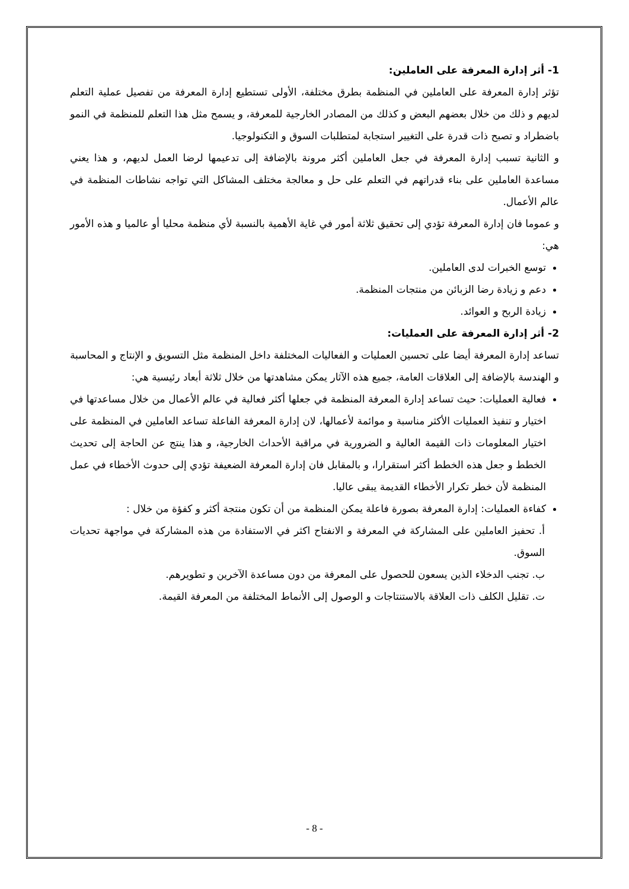1- أثر إدارة المعرفة على العاملين:
تؤثر إدارة المعرفة على العاملين في المنظمة بطرق مختلفة، الأولى تستطيع إدارة المعرفة من تفصيل عملية التعلم لديهم و ذلك من خلال بعضهم البعض و كذلك من المصادر الخارجية للمعرفة، و يسمح مثل هذا التعلم للمنظمة في النمو باضطراد و تصبح ذات قدرة على التغيير استجابة لمتطلبات السوق و التكنولوجيا.
و الثانية تسبب إدارة المعرفة في جعل العاملين أكثر مرونة بالإضافة إلى تدعيمها لرضا العمل لديهم، و هذا يعني مساعدة العاملين على بناء قدراتهم في التعلم على حل و معالجة مختلف المشاكل التي تواجه نشاطات المنظمة في عالم الأعمال.
و عموما فان إدارة المعرفة تؤدي إلى تحقيق ثلاثة أمور في غاية الأهمية بالنسبة لأي منظمة محليا أو عالميا و هذه الأمور هي:
توسع الخبرات لدى العاملين.
دعم و زيادة رضا الزبائن من منتجات المنظمة.
زيادة الربح و العوائد.
2- أثر إدارة المعرفة على العمليات:
تساعد إدارة المعرفة أيضا على تحسين العمليات و الفعاليات المختلفة داخل المنظمة مثل التسويق و الإنتاج و المحاسبة و الهندسة بالإضافة إلى العلاقات العامة، جميع هذه الآثار يمكن مشاهدتها من خلال ثلاثة أبعاد رئيسية هي:
فعالية العمليات: حيث تساعد إدارة المعرفة المنظمة في جعلها أكثر فعالية في عالم الأعمال من خلال مساعدتها في اختيار و تنفيذ العمليات الأكثر مناسبة و موائمة لأعمالها، لان إدارة المعرفة الفاعلة تساعد العاملين في المنظمة على اختيار المعلومات ذات القيمة العالية و الضرورية في مراقبة الأحداث الخارجية، و هذا ينتج عن الحاجة إلى تحديث الخطط و جعل هذه الخطط أكثر استقرارا، و بالمقابل فان إدارة المعرفة الضعيفة تؤدي إلى حدوث الأخطاء في عمل المنظمة لأن خطر تكرار الأخطاء القديمة يبقى عاليا.
كفاءة العمليات: إدارة المعرفة بصورة فاعلة يمكن المنظمة من أن تكون منتجة أكثر و كفؤة من خلال :
أ. تحفيز العاملين على المشاركة في المعرفة و الانفتاح اكثر في الاستفادة من هذه المشاركة في مواجهة تحديات السوق.
ب. تجنب الدخلاء الذين يسعون للحصول على المعرفة من دون مساعدة الآخرين و تطويرهم.
ت. تقليل الكلف ذات العلاقة بالاستنتاجات و الوصول إلى الأنماط المختلفة من المعرفة القيمة.
- 8 -